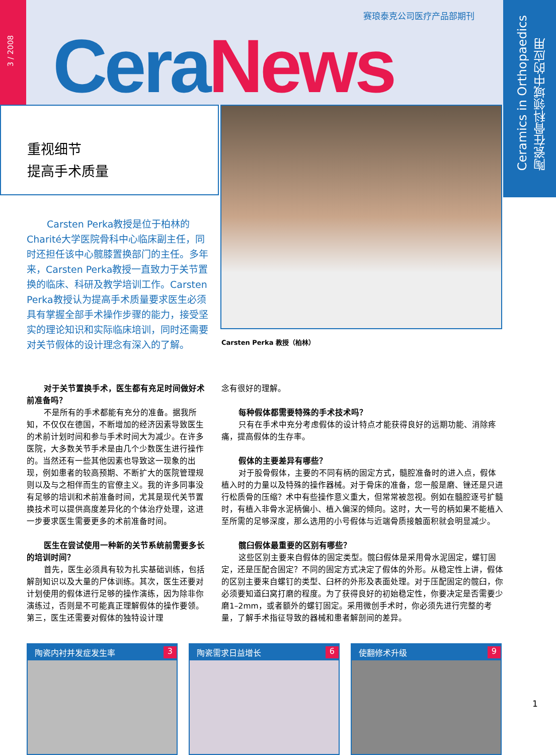3 / 2008
赛琅泰克公司医疗产品部期刊
Cera News
Ceramics in Orthopaedics
陶瓷在骨科领域中的应用
重视细节
提高手术质量
Carsten Perka 教授（柏林）
Carsten Perka教授是位于柏林的Charité大学医院骨科中心临床副主任，同时还担任该中心髋膝置换部门的主任。多年来，Carsten Perka教授一直致力于关节置换的临床、科研及教学培训工作。Carsten Perka教授认为提高手术质量要求医生必须具有掌握全部手术操作步骤的能力，接受坚实的理论知识和实际临床培训，同时还需要对关节假体的设计理念有深入的了解。
对于关节置换手术，医生都有充足时间做好术前准备吗？
不是所有的手术都能有充分的准备。据我所知，不仅仅在德国，不断增加的经济因素导致医生的术前计划时间和参与手术时间大为减少。在许多医院，大多数关节手术是由几个少数医生进行操作的。当然还有一些其他因素也导致这一现象的出现，例如患者的较高预期、不断扩大的医院管理规则以及与之相伴而生的官僚主义。我的许多同事没有足够的培训和术前准备时间，尤其是现代关节置换技术可以提供高度差异化的个体治疗处理，这进一步要求医生需要更多的术前准备时间。
医生在尝试使用一种新的关节系统前需要多长的培训时间？
首先，医生必须具有较为扎实基础训练，包括解剖知识以及大量的尸体训练。其次，医生还要对计划使用的假体进行足够的操作演练，因为除非你演练过，否则是不可能真正理解假体的操作要领。第三，医生还需要对假体的独特设计理
念有很好的理解。
每种假体都需要特殊的手术技术吗？
只有在手术中充分考虑假体的设计特点才能获得良好的远期功能、消除疼痛，提高假体的生存率。
假体的主要差异有哪些？
对于股骨假体，主要的不同有柄的固定方式，髓腔准备时的进入点，假体植入时的力量以及特殊的操作器械。对于骨床的准备，您一般是磨、锉还是只进行松质骨的压缩？术中有些操作意义重大，但常常被忽视。例如在髓腔逐号扩髓时，有植入非骨水泥柄偏小、植入偏深的倾向。这时，大一号的柄如果不能植入至所需的足够深度，那么选用的小号假体与近端骨质接触面积就会明显减少。
髋臼假体最重要的区别有哪些？
这些区别主要来自假体的固定类型。髋臼假体是采用骨水泥固定，螺钉固定，还是压配合固定？不同的固定方式决定了假体的外形。从稳定性上讲，假体的区别主要来自螺钉的类型、臼杯的外形及表面处理。对于压配固定的髋臼，你必须要知道臼窝打磨的程度。为了获得良好的初始稳定性，你要决定是否需要少磨1–2mm，或者额外的螺钉固定。采用微创手术时，你必须先进行完整的考量，了解手术指征导致的器械和患者解剖间的差异。
陶瓷内衬并发症发生率 3 陶瓷需求日益增长 6 使翻修术升级 9
1